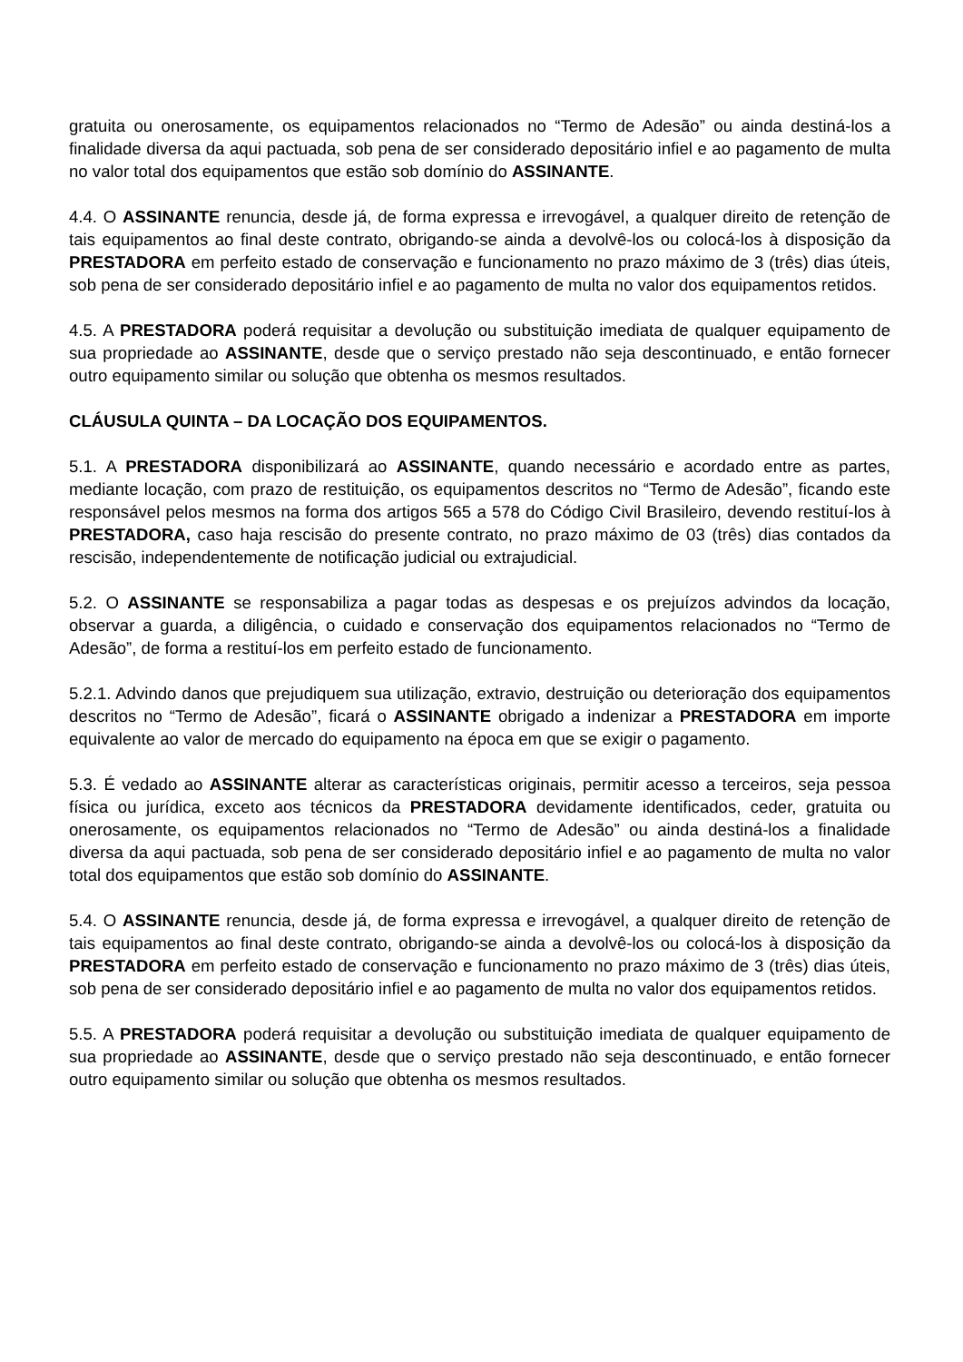gratuita ou onerosamente, os equipamentos relacionados no “Termo de Adesão” ou ainda destiná-los a finalidade diversa da aqui pactuada, sob pena de ser considerado depositário infiel e ao pagamento de multa no valor total dos equipamentos que estão sob domínio do ASSINANTE.
4.4. O ASSINANTE renuncia, desde já, de forma expressa e irrevogável, a qualquer direito de retenção de tais equipamentos ao final deste contrato, obrigando-se ainda a devolvê-los ou colocá-los à disposição da PRESTADORA em perfeito estado de conservação e funcionamento no prazo máximo de 3 (três) dias úteis, sob pena de ser considerado depositário infiel e ao pagamento de multa no valor dos equipamentos retidos.
4.5. A PRESTADORA poderá requisitar a devolução ou substituição imediata de qualquer equipamento de sua propriedade ao ASSINANTE, desde que o serviço prestado não seja descontinuado, e então fornecer outro equipamento similar ou solução que obtenha os mesmos resultados.
CLÁUSULA QUINTA – DA LOCAÇÃO DOS EQUIPAMENTOS.
5.1. A PRESTADORA disponibilizará ao ASSINANTE, quando necessário e acordado entre as partes, mediante locação, com prazo de restituição, os equipamentos descritos no “Termo de Adesão”, ficando este responsável pelos mesmos na forma dos artigos 565 a 578 do Código Civil Brasileiro, devendo restituí-los à PRESTADORA, caso haja rescisão do presente contrato, no prazo máximo de 03 (três) dias contados da rescisão, independentemente de notificação judicial ou extrajudicial.
5.2. O ASSINANTE se responsabiliza a pagar todas as despesas e os prejuízos advindos da locação, observar a guarda, a diligência, o cuidado e conservação dos equipamentos relacionados no “Termo de Adesão”, de forma a restituí-los em perfeito estado de funcionamento.
5.2.1. Advindo danos que prejudiquem sua utilização, extravio, destruição ou deterioração dos equipamentos descritos no “Termo de Adesão”, ficará o ASSINANTE obrigado a indenizar a PRESTADORA em importe equivalente ao valor de mercado do equipamento na época em que se exigir o pagamento.
5.3. É vedado ao ASSINANTE alterar as características originais, permitir acesso a terceiros, seja pessoa física ou jurídica, exceto aos técnicos da PRESTADORA devidamente identificados, ceder, gratuita ou onerosamente, os equipamentos relacionados no “Termo de Adesão” ou ainda destiná-los a finalidade diversa da aqui pactuada, sob pena de ser considerado depositário infiel e ao pagamento de multa no valor total dos equipamentos que estão sob domínio do ASSINANTE.
5.4. O ASSINANTE renuncia, desde já, de forma expressa e irrevogável, a qualquer direito de retenção de tais equipamentos ao final deste contrato, obrigando-se ainda a devolvê-los ou colocá-los à disposição da PRESTADORA em perfeito estado de conservação e funcionamento no prazo máximo de 3 (três) dias úteis, sob pena de ser considerado depositário infiel e ao pagamento de multa no valor dos equipamentos retidos.
5.5. A PRESTADORA poderá requisitar a devolução ou substituição imediata de qualquer equipamento de sua propriedade ao ASSINANTE, desde que o serviço prestado não seja descontinuado, e então fornecer outro equipamento similar ou solução que obtenha os mesmos resultados.